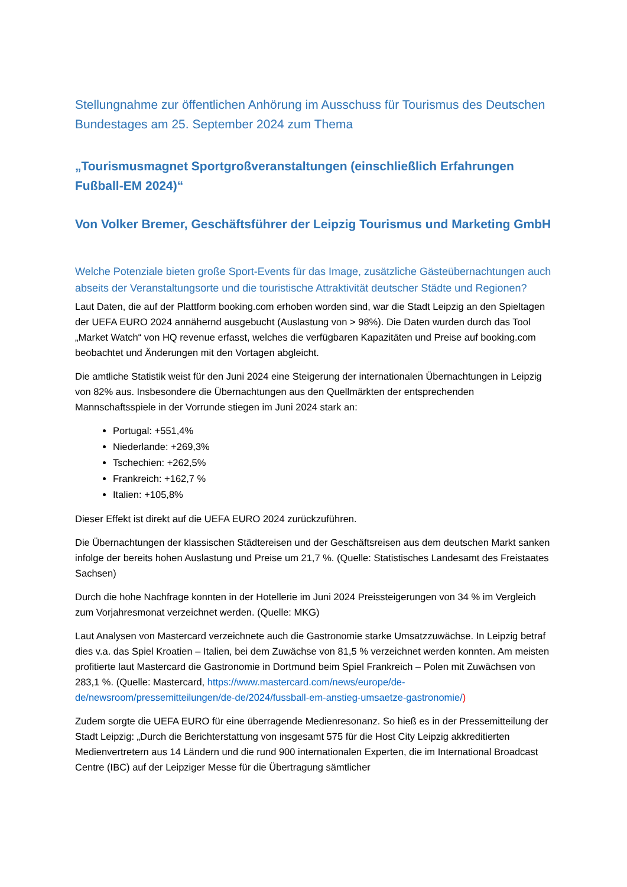Stellungnahme zur öffentlichen Anhörung im Ausschuss für Tourismus des Deutschen Bundestages am 25. September 2024 zum Thema
„Tourismusmagnet Sportgroßveranstaltungen (einschließlich Erfahrungen Fußball-EM 2024)“
Von Volker Bremer, Geschäftsführer der Leipzig Tourismus und Marketing GmbH
Welche Potenziale bieten große Sport-Events für das Image, zusätzliche Gästeübernachtungen auch abseits der Veranstaltungsorte und die touristische Attraktivität deutscher Städte und Regionen?
Laut Daten, die auf der Plattform booking.com erhoben worden sind, war die Stadt Leipzig an den Spieltagen der UEFA EURO 2024 annähernd ausgebucht (Auslastung von > 98%). Die Daten wurden durch das Tool „Market Watch“ von HQ revenue erfasst, welches die verfügbaren Kapazitäten und Preise auf booking.com beobachtet und Änderungen mit den Vortagen abgleicht.
Die amtliche Statistik weist für den Juni 2024 eine Steigerung der internationalen Übernachtungen in Leipzig von 82% aus. Insbesondere die Übernachtungen aus den Quellmärkten der entsprechenden Mannschaftsspiele in der Vorrunde stiegen im Juni 2024 stark an:
Portugal: +551,4%
Niederlande: +269,3%
Tschechien: +262,5%
Frankreich: +162,7 %
Italien: +105,8%
Dieser Effekt ist direkt auf die UEFA EURO 2024 zurückzuführen.
Die Übernachtungen der klassischen Städtereisen und der Geschäftsreisen aus dem deutschen Markt sanken infolge der bereits hohen Auslastung und Preise um 21,7 %. (Quelle: Statistisches Landesamt des Freistaates Sachsen)
Durch die hohe Nachfrage konnten in der Hotellerie im Juni 2024 Preissteigerungen von 34 % im Vergleich zum Vorjahresmonat verzeichnet werden. (Quelle: MKG)
Laut Analysen von Mastercard verzeichnete auch die Gastronomie starke Umsatzzuwächse. In Leipzig betraf dies v.a. das Spiel Kroatien – Italien, bei dem Zuwächse von 81,5 % verzeichnet werden konnten. Am meisten profitierte laut Mastercard die Gastronomie in Dortmund beim Spiel Frankreich – Polen mit Zuwächsen von 283,1 %. (Quelle: Mastercard, https://www.mastercard.com/news/europe/de-de/newsroom/pressemitteilungen/de-de/2024/fussball-em-anstieg-umsaetze-gastronomie/)
Zudem sorgte die UEFA EURO für eine überragende Medienresonanz. So hieß es in der Pressemitteilung der Stadt Leipzig: „Durch die Berichterstattung von insgesamt 575 für die Host City Leipzig akkreditierten Medienvertretern aus 14 Ländern und die rund 900 internationalen Experten, die im International Broadcast Centre (IBC) auf der Leipziger Messe für die Übertragung sämtlicher